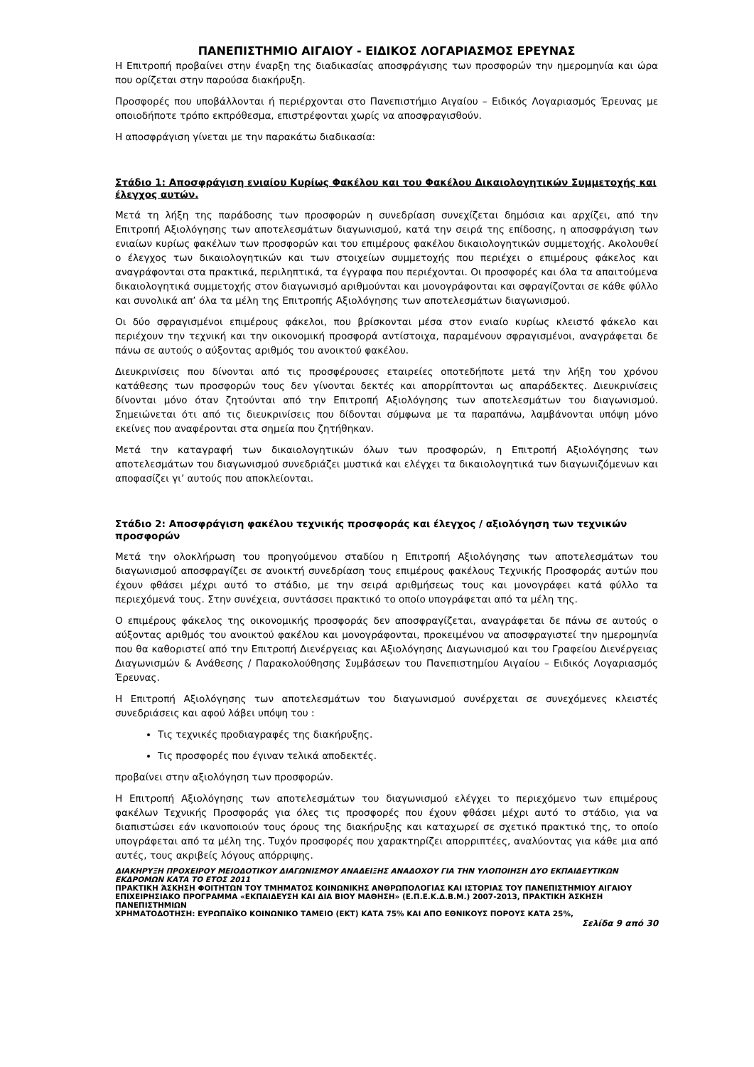ΠΑΝΕΠΙΣΤΗΜΙΟ ΑΙΓΑΙΟΥ - ΕΙΔΙΚΟΣ ΛΟΓΑΡΙΑΣΜΟΣ ΕΡΕΥΝΑΣ
Η Επιτροπή προβαίνει στην έναρξη της διαδικασίας αποσφράγισης των προσφορών την ημερομηνία και ώρα που ορίζεται στην παρούσα διακήρυξη.
Προσφορές που υποβάλλονται ή περιέρχονται στο Πανεπιστήμιο Αιγαίου – Ειδικός Λογαριασμός Έρευνας με οποιοδήποτε τρόπο εκπρόθεσμα, επιστρέφονται χωρίς να αποσφραγισθούν.
Η αποσφράγιση γίνεται με την παρακάτω διαδικασία:
Στάδιο 1: Αποσφράγιση ενιαίου Κυρίως Φακέλου και του Φακέλου Δικαιολογητικών Συμμετοχής και έλεγχος αυτών.
Μετά τη λήξη της παράδοσης των προσφορών η συνεδρίαση συνεχίζεται δημόσια και αρχίζει, από την Επιτροπή Αξιολόγησης των αποτελεσμάτων διαγωνισμού, κατά την σειρά της επίδοσης, η αποσφράγιση των ενιαίων κυρίως φακέλων των προσφορών και του επιμέρους φακέλου δικαιολογητικών συμμετοχής. Ακολουθεί ο έλεγχος των δικαιολογητικών και των στοιχείων συμμετοχής που περιέχει ο επιμέρους φάκελος και αναγράφονται στα πρακτικά, περιληπτικά, τα έγγραφα που περιέχονται. Οι προσφορές και όλα τα απαιτούμενα δικαιολογητικά συμμετοχής στον διαγωνισμό αριθμούνται και μονογράφονται και σφραγίζονται σε κάθε φύλλο και συνολικά απ’ όλα τα μέλη της Επιτροπής Αξιολόγησης των αποτελεσμάτων διαγωνισμού.
Οι δύο σφραγισμένοι επιμέρους φάκελοι, που βρίσκονται μέσα στον ενιαίο κυρίως κλειστό φάκελο και περιέχουν την τεχνική και την οικονομική προσφορά αντίστοιχα, παραμένουν σφραγισμένοι, αναγράφεται δε πάνω σε αυτούς ο αύξοντας αριθμός του ανοικτού φακέλου.
Διευκρινίσεις που δίνονται από τις προσφέρουσες εταιρείες οποτεδήποτε μετά την λήξη του χρόνου κατάθεσης των προσφορών τους δεν γίνονται δεκτές και απορρίπτονται ως απαράδεκτες. Διευκρινίσεις δίνονται μόνο όταν ζητούνται από την Επιτροπή Αξιολόγησης των αποτελεσμάτων του διαγωνισμού. Σημειώνεται ότι από τις διευκρινίσεις που δίδονται σύμφωνα με τα παραπάνω, λαμβάνονται υπόψη μόνο εκείνες που αναφέρονται στα σημεία που ζητήθηκαν.
Μετά την καταγραφή των δικαιολογητικών όλων των προσφορών, η Επιτροπή Αξιολόγησης των αποτελεσμάτων του διαγωνισμού συνεδριάζει μυστικά και ελέγχει τα δικαιολογητικά των διαγωνιζόμενων και αποφασίζει γι’ αυτούς που αποκλείονται.
Στάδιο 2: Αποσφράγιση φακέλου τεχνικής προσφοράς και έλεγχος / αξιολόγηση των τεχνικών προσφορών
Μετά την ολοκλήρωση του προηγούμενου σταδίου η Επιτροπή Αξιολόγησης των αποτελεσμάτων του διαγωνισμού αποσφραγίζει σε ανοικτή συνεδρίαση τους επιμέρους φακέλους Τεχνικής Προσφοράς αυτών που έχουν φθάσει μέχρι αυτό το στάδιο, με την σειρά αριθμήσεως τους και μονογράφει κατά φύλλο τα περιεχόμενά τους. Στην συνέχεια, συντάσσει πρακτικό το οποίο υπογράφεται από τα μέλη της.
Ο επιμέρους φάκελος της οικονομικής προσφοράς δεν αποσφραγίζεται, αναγράφεται δε πάνω σε αυτούς ο αύξοντας αριθμός του ανοικτού φακέλου και μονογράφονται, προκειμένου να αποσφραγιστεί την ημερομηνία που θα καθοριστεί από την Επιτροπή Διενέργειας και Αξιολόγησης Διαγωνισμού και του Γραφείου Διενέργειας Διαγωνισμών & Ανάθεσης / Παρακολούθησης Συμβάσεων του Πανεπιστημίου Αιγαίου – Ειδικός Λογαριασμός Έρευνας.
Η Επιτροπή Αξιολόγησης των αποτελεσμάτων του διαγωνισμού συνέρχεται σε συνεχόμενες κλειστές συνεδριάσεις και αφού λάβει υπόψη του :
Τις τεχνικές προδιαγραφές της διακήρυξης.
Τις προσφορές που έγιναν τελικά αποδεκτές.
προβαίνει στην αξιολόγηση των προσφορών.
Η Επιτροπή Αξιολόγησης των αποτελεσμάτων του διαγωνισμού ελέγχει το περιεχόμενο των επιμέρους φακέλων Τεχνικής Προσφοράς για όλες τις προσφορές που έχουν φθάσει μέχρι αυτό το στάδιο, για να διαπιστώσει εάν ικανοποιούν τους όρους της διακήρυξης και καταχωρεί σε σχετικό πρακτικό της, το οποίο υπογράφεται από τα μέλη της. Τυχόν προσφορές που χαρακτηρίζει απορριπτέες, αναλύοντας για κάθε μια από αυτές, τους ακριβείς λόγους απόρριψης.
ΔΙΑΚΗΡΥΞΗ ΠΡΟΧΕΙΡΟΥ ΜΕΙΟΔΟΤΙΚΟΥ ΔΙΑΓΩΝΙΣΜΟΥ ΑΝΑΔΕΙΞΗΣ ΑΝΑΔΟΧΟΥ ΓΙΑ ΤΗΝ ΥΛΟΠΟΙΗΣΗ ΔΥΟ ΕΚΠΑΙΔΕΥΤΙΚΩΝ ΕΚΔΡΟΜΩΝ ΚΑΤΑ ΤΟ ΕΤΟΣ 2011
ΠΡΑΚΤΙΚΗ ΆΣΚΗΣΗ ΦΟΙΤΗΤΩΝ ΤΟΥ ΤΜΗΜΑΤΟΣ ΚΟΙΝΩΝΙΚΗΣ ΑΝΘΡΩΠΟΛΟΓΙΑΣ ΚΑΙ ΙΣΤΟΡΙΑΣ ΤΟΥ ΠΑΝΕΠΙΣΤΗΜΙΟΥ ΑΙΓΑΙΟΥ ΕΠΙΧΕΙΡΗΣΙΑΚΟ ΠΡΟΓΡΑΜΜΑ «ΕΚΠΑΙΔΕΥΣΗ ΚΑΙ ΔΙΑ ΒΙΟΥ ΜΑΘΗΣΗ» (Ε.Π.Ε.Κ.Δ.Β.Μ.) 2007-2013, ΠΡΑΚΤΙΚΗ ΆΣΚΗΣΗ ΠΑΝΕΠΙΣΤΗΜΙΩΝ
ΧΡΗΜΑΤΟΔΟΤΗΣΗ: ΕΥΡΩΠΑΪΚΟ ΚΟΙΝΩΝΙΚΟ ΤΑΜΕΙΟ (ΕΚΤ) ΚΑΤΑ 75% ΚΑΙ ΑΠΟ ΕΘΝΙΚΟΥΣ ΠΟΡΟΥΣ ΚΑΤΑ 25%,
Σελίδα 9 από 30